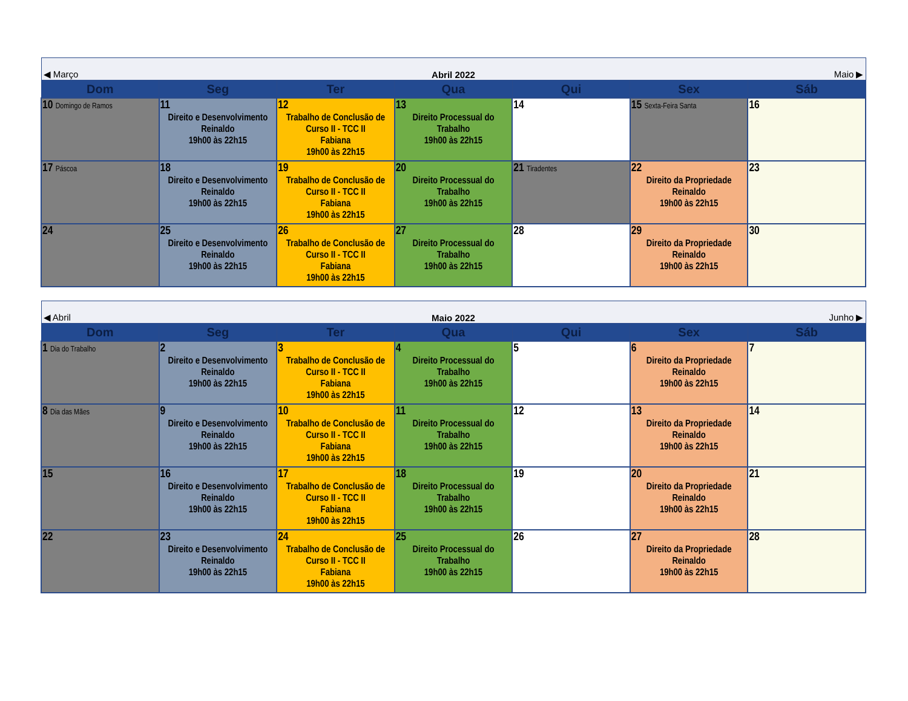| ◀ Março | Abril 2022 | | | | | Maio ▶ |
| Dom | Seg | Ter | Qua | Qui | Sex | Sáb |
| 10 Domingo de Ramos | 11 Direito e Desenvolvimento Reinaldo 19h00 às 22h15 | 12 Trabalho de Conclusão de Curso II - TCC II Fabiana 19h00 às 22h15 | 13 Direito Processual do Trabalho 19h00 às 22h15 | 14 | 15 Sexta-Feira Santa | 16 |
| 17 Páscoa | 18 Direito e Desenvolvimento Reinaldo 19h00 às 22h15 | 19 Trabalho de Conclusão de Curso II - TCC II Fabiana 19h00 às 22h15 | 20 Direito Processual do Trabalho 19h00 às 22h15 | 21 Tiradentes | 22 Direito da Propriedade Reinaldo 19h00 às 22h15 | 23 |
| 24 | 25 Direito e Desenvolvimento Reinaldo 19h00 às 22h15 | 26 Trabalho de Conclusão de Curso II - TCC II Fabiana 19h00 às 22h15 | 27 Direito Processual do Trabalho 19h00 às 22h15 | 28 | 29 Direito da Propriedade Reinaldo 19h00 às 22h15 | 30 |
| ◀ Abril | Maio 2022 | | | | | Junho ▶ |
| Dom | Seg | Ter | Qua | Qui | Sex | Sáb |
| 1 Dia do Trabalho | 2 Direito e Desenvolvimento Reinaldo 19h00 às 22h15 | 3 Trabalho de Conclusão de Curso II - TCC II Fabiana 19h00 às 22h15 | 4 Direito Processual do Trabalho 19h00 às 22h15 | 5 | 6 Direito da Propriedade Reinaldo 19h00 às 22h15 | 7 |
| 8 Dia das Mães | 9 Direito e Desenvolvimento Reinaldo 19h00 às 22h15 | 10 Trabalho de Conclusão de Curso II - TCC II Fabiana 19h00 às 22h15 | 11 Direito Processual do Trabalho 19h00 às 22h15 | 12 | 13 Direito da Propriedade Reinaldo 19h00 às 22h15 | 14 |
| 15 | 16 Direito e Desenvolvimento Reinaldo 19h00 às 22h15 | 17 Trabalho de Conclusão de Curso II - TCC II Fabiana 19h00 às 22h15 | 18 Direito Processual do Trabalho 19h00 às 22h15 | 19 | 20 Direito da Propriedade Reinaldo 19h00 às 22h15 | 21 |
| 22 | 23 Direito e Desenvolvimento Reinaldo 19h00 às 22h15 | 24 Trabalho de Conclusão de Curso II - TCC II Fabiana 19h00 às 22h15 | 25 Direito Processual do Trabalho 19h00 às 22h15 | 26 | 27 Direito da Propriedade Reinaldo 19h00 às 22h15 | 28 |